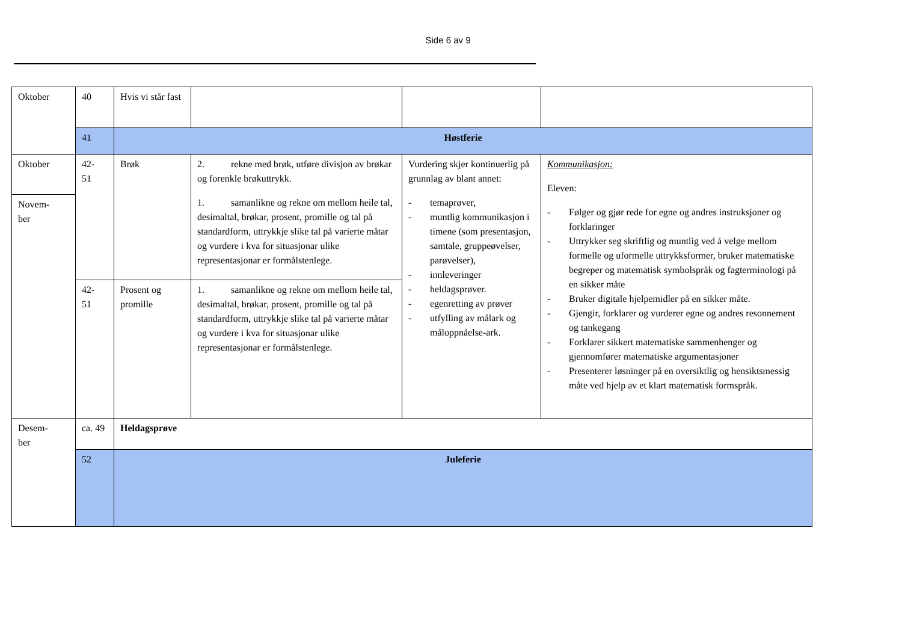Side 6 av 9
| Oktober | 40 | Hvis vi står fast | | | |
| | 41 | Høstferie | | | |
| Oktober | 42- 51 | Brøk | 2. rekne med brøk, utføre divisjon av brøkar og forenkle brøkuttrykk. 1. samanlikne og rekne om mellom heile tal, desimaltal, brøkar, prosent, promille og tal på standardform, uttrykkje slike tal på varierte måtar og vurdere i kva for situasjonar ulike representasjonar er formålstenlege. | Vurdering skjer kontinuerlig på grunnlag av blant annet: - temaprøver, - muntlig kommunikasjon i timene (som presentasjon, samtale, gruppeøvelser, parøvelser), - innleveringer - heldagsprøver. - egenretting av prøver - utfylling av målark og måloppnåelse-ark. | Kommunikasjon: Eleven: - Følger og gjør rede for egne og andres instruksjoner og forklaringer - Uttrykker seg skriftlig og muntlig ved å velge mellom formelle og uformelle uttrykksformer, bruker matematiske begreper og matematisk symbolspråk og fagterminologi på en sikker måte - Bruker digitale hjelpemidler på en sikker måte. - Gjengir, forklarer og vurderer egne og andres resonnement og tankegang - Forklarer sikkert matematiske sammenhenger og gjennomfører matematiske argumentasjoner - Presenterer løsninger på en oversiktlig og hensiktsmessig måte ved hjelp av et klart matematisk formspråk. |
| Novem- ber | | | | | |
| | 42- 51 | Prosent og promille | 1. samanlikne og rekne om mellom heile tal, desimaltal, brøkar, prosent, promille og tal på standardform, uttrykkje slike tal på varierte måtar og vurdere i kva for situasjonar ulike representasjonar er formålstenlege. | | |
| Desem- ber | ca. 49 | Heldagsprøve | | | |
| | 52 | Juleferie | | | |